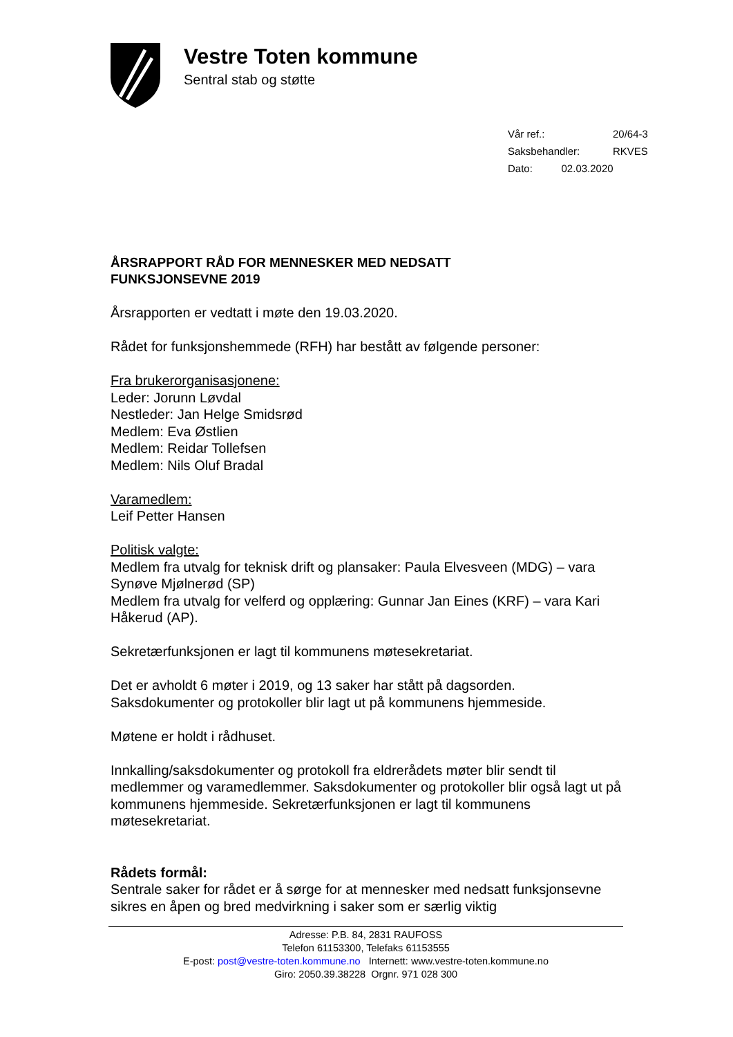Vestre Toten kommune
Sentral stab og støtte
| Vår ref.: | 20/64-3 |
| Saksbehandler: | RKVES |
| Dato: 02.03.2020 | |
ÅRSRAPPORT RÅD FOR MENNESKER MED NEDSATT
FUNKSJONSEVNE 2019
Årsrapporten er vedtatt i møte den 19.03.2020.
Rådet for funksjonshemmede (RFH) har bestått av følgende personer:
Fra brukerorganisasjonene:
Leder: Jorunn Løvdal
Nestleder: Jan Helge Smidsrød
Medlem: Eva Østlien
Medlem: Reidar Tollefsen
Medlem: Nils Oluf Bradal
Varamedlem:
Leif Petter Hansen
Politisk valgte:
Medlem fra utvalg for teknisk drift og plansaker: Paula Elvesveen (MDG) – vara Synøve Mjølnerød (SP)
Medlem fra utvalg for velferd og opplæring: Gunnar Jan Eines (KRF) – vara Kari Håkerud (AP).
Sekretærfunksjonen er lagt til kommunens møtesekretariat.
Det er avholdt 6 møter i 2019, og 13 saker har stått på dagsorden.
Saksdokumenter og protokoller blir lagt ut på kommunens hjemmeside.
Møtene er holdt i rådhuset.
Innkalling/saksdokumenter og protokoll fra eldrerådets møter blir sendt til medlemmer og varamedlemmer. Saksdokumenter og protokoller blir også lagt ut på kommunens hjemmeside. Sekretærfunksjonen er lagt til kommunens møtesekretariat.
Rådets formål:
Sentrale saker for rådet er å sørge for at mennesker med nedsatt funksjonsevne sikres en åpen og bred medvirkning i saker som er særlig viktig
Adresse: P.B. 84, 2831 RAUFOSS
Telefon 61153300, Telefaks 61153555
E-post: post@vestre-toten.kommune.no Internett: www.vestre-toten.kommune.no
Giro: 2050.39.38228 Orgnr. 971 028 300